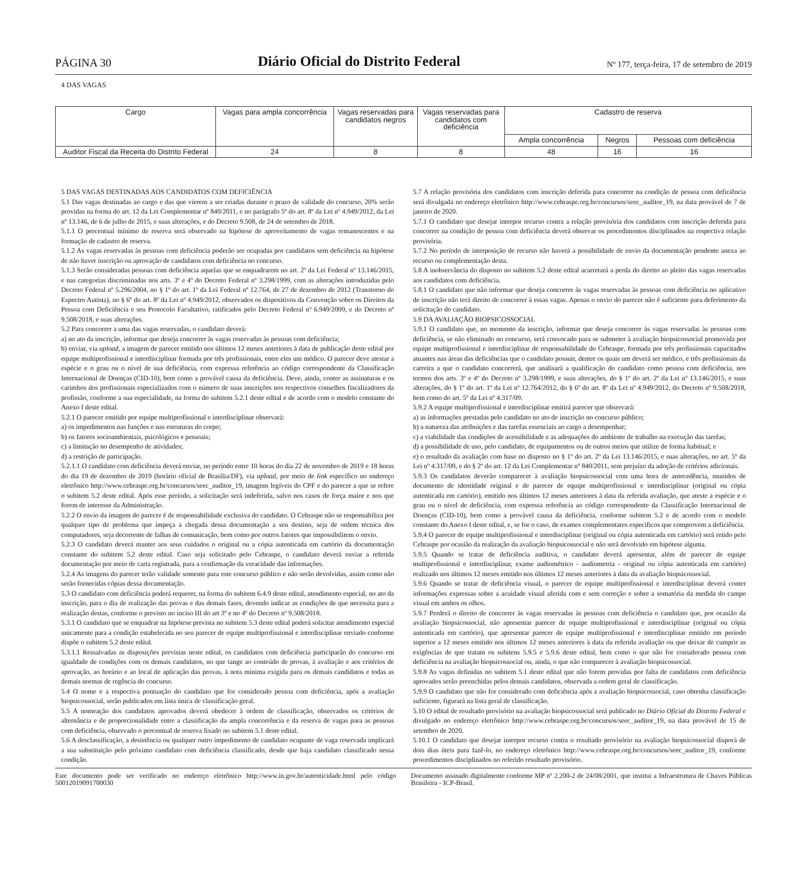PÁGINA 30 Diário Oficial do Distrito Federal Nº 177, terça-feira, 17 de setembro de 2019
4 DAS VAGAS
| Cargo | Vagas para ampla concorrência | Vagas reservadas para candidatos negros | Vagas reservadas para candidatos com deficiência | Cadastro de reserva | | |
| --- | --- | --- | --- | --- | --- | --- |
| | | | | Ampla concorrência | Negros | Pessoas com deficiência |
| Auditor Fiscal da Receita do Distrito Federal | 24 | 8 | 8 | 48 | 16 | 16 |
5 DAS VAGAS DESTINADAS AOS CANDIDATOS COM DEFICIÊNCIA
5.1 Das vagas destinadas ao cargo e das que vierem a ser criadas durante o prazo de validade do concurso, 20% serão providas na forma do art. 12 da Lei Complementar nº 840/2011, e no parágrafo 5º do art. 8º da Lei nº 4.949/2012, da Lei nº 13.146, de 6 de julho de 2015, e suas alterações, e do Decreto 9.508, de 24 de setembro de 2018.
5.1.1 O percentual mínimo de reserva será observado na hipótese de aproveitamento de vagas remanescentes e na formação de cadastro de reserva.
5.1.2 As vagas reservadas às pessoas com deficiência poderão ser ocupadas por candidatos sem deficiência na hipótese de não haver inscrição ou aprovação de candidatos com deficiência no concurso.
5.1.3 Serão consideradas pessoas com deficiência aquelas que se enquadrarem no art. 2º da Lei Federal nº 13.146/2015, e nas categorias discriminadas nos arts. 3º e 4º do Decreto Federal nº 3.298/1999, com as alterações introduzidas pelo Decreto Federal nº 5.296/2004, no § 1º do art. 1º da Lei Federal nº 12.764, de 27 de dezembro de 2012 (Transtorno do Espectro Autista), no § 6º do art. 8º da Lei nº 4.949/2012, observados os dispositivos da Convenção sobre os Direitos da Pessoa com Deficiência e seu Protocolo Facultativo, ratificados pelo Decreto Federal nº 6.949/2009, e do Decreto nº 9.508/2018, e suas alterações.
5.2 Para concorrer a uma das vagas reservadas, o candidato deverá:
a) no ato da inscrição, informar que deseja concorrer às vagas reservadas às pessoas com deficiência;
b) enviar, via upload, a imagem de parecer emitido nos últimos 12 meses anteriores à data de publicação deste edital por equipe multiprofissional e interdisciplinar formada por três profissionais, entre eles um médico. O parecer deve atestar a espécie e o grau ou o nível de sua deficiência, com expressa referência ao código correspondente da Classificação Internacional de Doenças (CID-10), bem como a provável causa da deficiência. Deve, ainda, conter as assinaturas e os carimbos dos profissionais especializados com o número de suas inscrições nos respectivos conselhos fiscalizadores da profissão, conforme a sua especialidade, na forma do subitem 5.2.1 deste edital e de acordo com o modelo constante do Anexo I deste edital.
5.2.1 O parecer emitido por equipe multiprofissional e interdisciplinar observará:
a) os impedimentos nas funções e nas estruturas do corpo;
b) os fatores socioambientais, psicológicos e pessoais;
c) a limitação no desempenho de atividades;
d) a restrição de participação.
5.2.1.1 O candidato com deficiência deverá enviar, no período entre 10 horas do dia 22 de novembro de 2019 e 18 horas do dia 19 de dezembro de 2019 (horário oficial de Brasília/DF), via upload, por meio de link específico no endereço eletrônico http://www.cebraspe.org.br/concursos/seec_auditor_19, imagens legíveis do CPF e do parecer a que se refere o subitem 5.2 deste edital. Após esse período, a solicitação será indeferida, salvo nos casos de força maior e nos que forem de interesse da Administração.
5.2.2 O envio da imagem do parecer é de responsabilidade exclusiva do candidato. O Cebraspe não se responsabiliza por qualquer tipo de problema que impeça a chegada dessa documentação a seu destino, seja de ordem técnica dos computadores, seja decorrente de falhas de comunicação, bem como por outros fatores que impossibilitem o envio.
5.2.3 O candidato deverá manter aos seus cuidados o original ou a cópia autenticada em cartório da documentação constante do subitem 5.2 deste edital. Caso seja solicitado pelo Cebraspe, o candidato deverá enviar a referida documentação por meio de carta registrada, para a confirmação da veracidade das informações.
5.2.4 As imagens do parecer terão validade somente para este concurso público e não serão devolvidas, assim como não serão fornecidas cópias dessa documentação.
5.3 O candidato com deficiência poderá requerer, na forma do subitem 6.4.9 deste edital, atendimento especial, no ato da inscrição, para o dia de realização das provas e das demais fases, devendo indicar as condições de que necessita para a realização destas, conforme o previsto no inciso III do art 3º e no 4º do Decreto nº 9.508/2018.
5.3.1 O candidato que se enquadrar na hipótese prevista no subitem 5.3 deste edital poderá solicitar atendimento especial unicamente para a condição estabelecida no seu parecer de equipe multiprofissional e interdisciplinar enviado conforme dispõe o subitem 5.2 deste edital.
5.3.1.1 Ressalvadas as disposições previstas neste edital, os candidatos com deficiência participarão do concurso em igualdade de condições com os demais candidatos, no que tange ao conteúdo de provas, à avaliação e aos critérios de aprovação, ao horário e ao local de aplicação das provas, à nota mínima exigida para os demais candidatos e todas as demais normas de regência do concurso.
5.4 O nome e a respectiva pontuação do candidato que for considerado pessoa com deficiência, após a avaliação biopsicossocial, serão publicados em lista única de classificação geral.
5.5 A nomeação dos candidatos aprovados deverá obedecer à ordem de classificação, observados os critérios de alternância e de proporcionalidade entre a classificação da ampla concorrência e da reserva de vagas para as pessoas com deficiência, observado o percentual de reserva fixado no subitem 5.1 deste edital.
5.6 A desclassificação, a desistência ou qualquer outro impedimento de candidato ocupante de vaga reservada implicará a sua substituição pelo próximo candidato com deficiência classificado, desde que haja candidato classificado nessa condição.
5.7 A relação provisória dos candidatos com inscrição deferida para concorrer na condição de pessoa com deficiência será divulgada no endereço eletrônico http://www.cebraspe.org.br/concursos/seec_auditor_19, na data provável de 7 de janeiro de 2020.
5.7.1 O candidato que desejar interpor recurso contra a relação provisória dos candidatos com inscrição deferida para concorrer na condição de pessoa com deficiência deverá observar os procedimentos disciplinados na respectiva relação provisória.
5.7.2 No período de interposição de recurso não haverá a possibilidade de envio da documentação pendente anexa ao recurso ou complementação desta.
5.8 A inobservância do disposto no subitem 5.2 deste edital acarretará a perda do direito ao pleito das vagas reservadas aos candidatos com deficiência.
5.8.1 O candidato que não informar que deseja concorrer às vagas reservadas às pessoas com deficiência no aplicativo de inscrição não terá direito de concorrer à essas vagas. Apenas o envio do parecer não é suficiente para deferimento da solicitação do candidato.
5.9 DA AVALIAÇÃO BIOPSICOSSOCIAL
5.9.1 O candidato que, no momento da inscrição, informar que deseja concorrer às vagas reservadas às pessoas com deficiência, se não eliminado no concurso, será convocado para se submeter à avaliação biopsicossocial promovida por equipe multiprofissional e interdisciplinar de responsabilidade do Cebraspe, formada por três profissionais capacitados atuantes nas áreas das deficiências que o candidato possuir, dentre os quais um deverá ser médico, e três profissionais da carreira a que o candidato concorrerá, que analisará a qualificação do candidato como pessoa com deficiência, nos termos dos arts. 3º e 4º do Decreto nº 3.298/1999, e suas alterações, do § 1º do art. 2º da Lei nº 13.146/2015, e suas alterações, do § 1º do art. 1º da Lei nº 12.764/2012, do § 6º do art. 8º da Lei nº 4.949/2012, do Decreto nº 9.508/2018, bem como do art. 5º da Lei nº 4.317/09.
5.9.2 A equipe multiprofissional e interdisciplinar emitirá parecer que observará:
a) as informações prestadas pelo candidato no ato de inscrição no concurso público;
b) a natureza das atribuições e das tarefas essenciais ao cargo a desempenhar;
c) a viabilidade das condições de acessibilidade e as adequações do ambiente de trabalho na execução das tarefas;
d) a possibilidade de uso, pelo candidato, de equipamentos ou de outros meios que utilize de forma habitual; e
e) o resultado da avaliação com base no disposto no § 1º do art. 2º da Lei 13.146/2015, e suas alterações, no art. 5º da Lei nº 4.317/09, e do § 2º do art. 12 da Lei Complementar nº 840/2011, sem prejuízo da adoção de critérios adicionais.
5.9.3 Os candidatos deverão comparecer à avaliação biopsicossocial com uma hora de antecedência, munidos de documento de identidade original e de parecer de equipe multiprofissional e interdisciplinar (original ou cópia autenticada em cartório), emitido nos últimos 12 meses anteriores à data da referida avaliação, que ateste a espécie e o grau ou o nível de deficiência, com expressa referência ao código correspondente da Classificação Internacional de Doenças (CID-10), bem como a provável causa da deficiência, conforme subitem 5.2 e de acordo com o modelo constante do Anexo I deste edital, e, se for o caso, de exames complementares específicos que comprovem a deficiência.
5.9.4 O parecer de equipe multiprofissional e interdisciplinar (original ou cópia autenticada em cartório) será retido pelo Cebraspe por ocasião da realização da avaliação biopsicossocial e não será devolvido em hipótese alguma.
5.9.5 Quando se tratar de deficiência auditiva, o candidato deverá apresentar, além de parecer de equipe multiprofissional e interdisciplinar, exame audiométrico - audiometria - original ou cópia autenticada em cartório) realizado nos últimos 12 meses emitido nos últimos 12 meses anteriores à data da avaliação biopsicossocial.
5.9.6 Quando se tratar de deficiência visual, o parecer de equipe multiprofissional e interdisciplinar deverá conter informações expressas sobre a acuidade visual aferida com e sem correção e sobre a somatória da medida do campo visual em ambos os olhos.
5.9.7 Perderá o direito de concorrer às vagas reservadas às pessoas com deficiência o candidato que, por ocasião da avaliação biopsicossocial, não apresentar parecer de equipe multiprofissional e interdisciplinar (original ou cópia autenticada em cartório), que apresentar parecer de equipe multiprofissional e interdisciplinar emitido em período superior a 12 meses emitido nos últimos 12 meses anteriores à data da referida avaliação ou que deixar de cumprir as exigências de que tratam os subitens 5.9.5 e 5.9.6 deste edital, bem como o que não for considerado pessoa com deficiência na avaliação biopsicossocial ou, ainda, o que não comparecer à avaliação biopsicossocial.
5.9.8 As vagas definidas no subitem 5.1 deste edital que não forem providas por falta de candidatos com deficiência aprovados serão preenchidas pelos demais candidatos, observada a ordem geral de classificação.
5.9.9 O candidato que não for considerado com deficiência após a avaliação biopsicossocial, caso obtenha classificação suficiente, figurará na lista geral de classificação.
5.10 O edital de resultado provisório na avaliação biopsicossocial será publicado no Diário Oficial do Distrito Federal e divulgado no endereço eletrônico http://www.cebraspe.org.br/concursos/seec_auditor_19, na data provável de 15 de setembro de 2020.
5.10.1 O candidato que desejar interpor recurso contra o resultado provisório na avaliação biopsicossocial disporá de dois dias úteis para fazê-lo, no endereço eletrônico http://www.cebraspe.org.br/concursos/seec_auditor_19, conforme procedimentos disciplinados no referido resultado provisório.
Este documento pode ser verificado no endereço eletrônico http://www.in.gov.br/autenticidade.html pelo código 50012019091700030
Documento assinado digitalmente conforme MP nº 2.200-2 de 24/08/2001, que institui a Infraestrutura de Chaves Públicas Brasileira - ICP-Brasil.